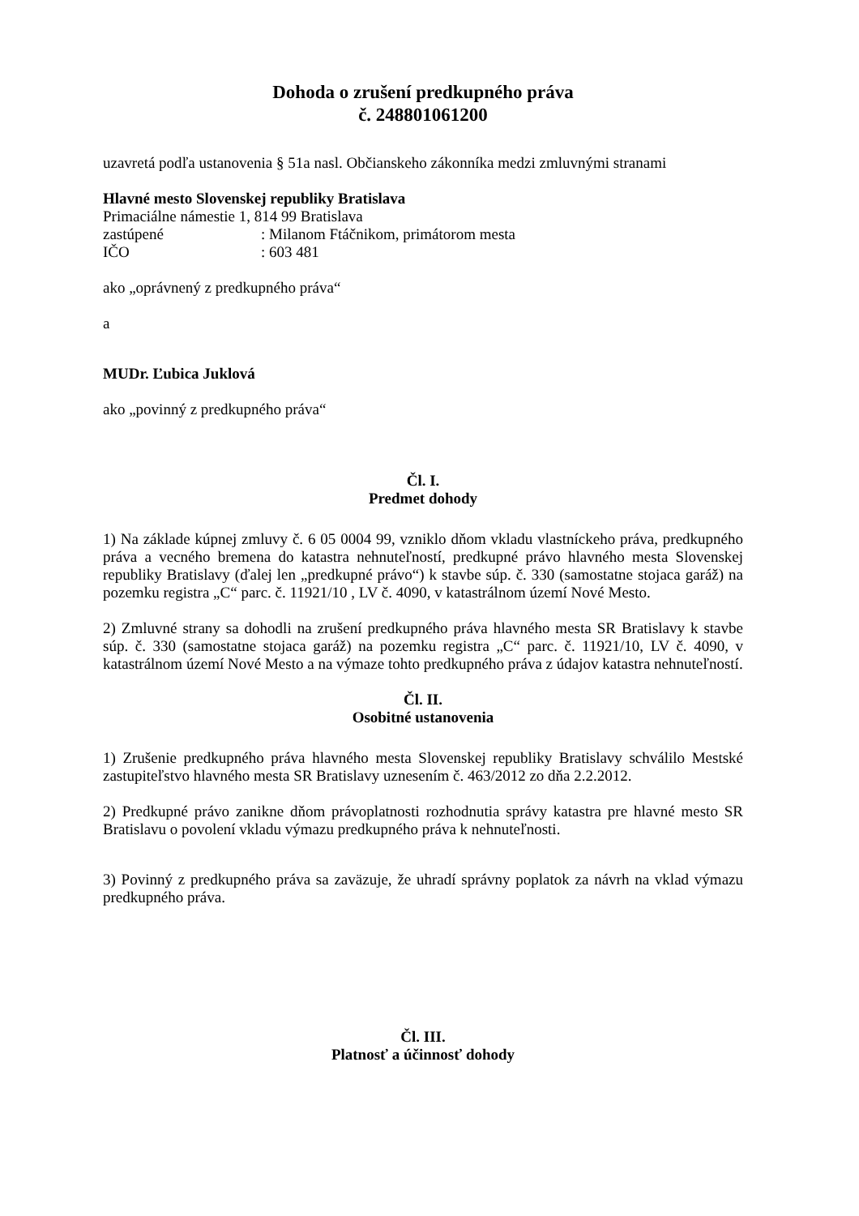Dohoda o zrušení predkupného práva
č. 248801061200
uzavretá podľa ustanovenia § 51a nasl. Občianskeho zákonníka medzi zmluvnými stranami
Hlavné mesto Slovenskej republiky Bratislava
Primaciálne námestie 1, 814 99 Bratislava
zastúpené: Milanom Ftáčnikom, primátorom mesta
IČO: 603 481
ako „oprávnený z predkupného práva“
a
MUDr. Ľubica Juklová
ako „povinný z predkupného práva“
Čl. I.
Predmet dohody
1) Na základe kúpnej zmluvy č. 6 05 0004 99, vzniklo dňom vkladu vlastníckeho práva, predkupného práva a vecného bremena do katastra nehnuteľností, predkupné právo hlavného mesta Slovenskej republiky Bratislavy (ďalej len „predkupné právo“) k stavbe súp. č. 330 (samostatne stojaca garáž) na pozemku registra „C“ parc. č. 11921/10 , LV č. 4090, v katastrálnom území Nové Mesto.
2) Zmluvné strany sa dohodli na zrušení predkupného práva hlavného mesta SR Bratislavy k stavbe súp. č. 330 (samostatne stojaca garáž) na pozemku registra „C“ parc. č. 11921/10, LV č. 4090, v katastrálnom území Nové Mesto a na výmaze tohto predkupného práva z údajov katastra nehnuteľností.
Čl. II.
Osobitné ustanovenia
1) Zrušenie predkupného práva hlavného mesta Slovenskej republiky Bratislavy schválilo Mestské zastupiteľstvo hlavného mesta SR Bratislavy uznesením č. 463/2012 zo dňa 2.2.2012.
2) Predkupné právo zanikne dňom právoplatnosti rozhodnutia správy katastra pre hlavné mesto SR Bratislavu o povolení vkladu výmazu predkupného práva k nehnuteľnosti.
3) Povinný z predkupného práva sa zaväzuje, že uhradí správny poplatok za návrh na vklad výmazu predkupného práva.
Čl. III.
Platnosť a účinnosť dohody